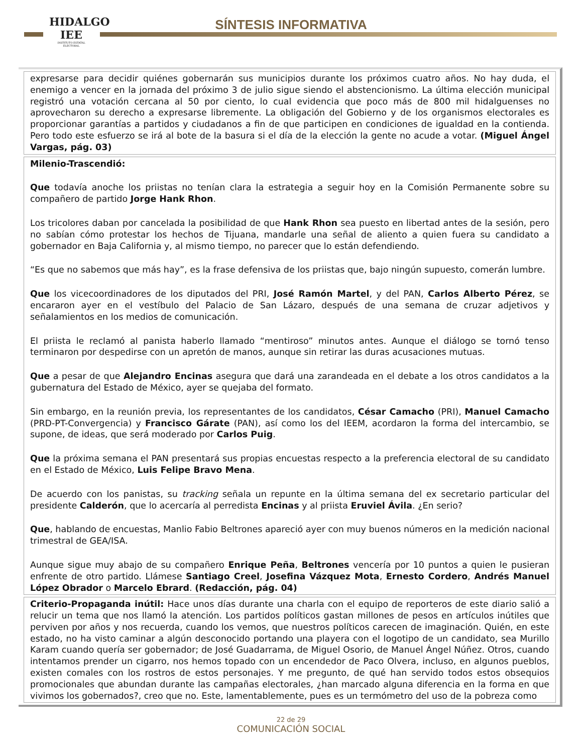HIDALGO
IEE
INSTITUTO ESTATAL ELECTORAL
SÍNTESIS INFORMATIVA
expresarse para decidir quiénes gobernarán sus municipios durante los próximos cuatro años. No hay duda, el enemigo a vencer en la jornada del próximo 3 de julio sigue siendo el abstencionismo. La última elección municipal registró una votación cercana al 50 por ciento, lo cual evidencia que poco más de 800 mil hidalguenses no aprovecharon su derecho a expresarse libremente. La obligación del Gobierno y de los organismos electorales es proporcionar garantías a partidos y ciudadanos a fin de que participen en condiciones de igualdad en la contienda. Pero todo este esfuerzo se irá al bote de la basura si el día de la elección la gente no acude a votar. (Miguel Ángel Vargas, pág. 03)
Milenio-Trascendió:
Que todavía anoche los priistas no tenían clara la estrategia a seguir hoy en la Comisión Permanente sobre su compañero de partido Jorge Hank Rhon.
Los tricolores daban por cancelada la posibilidad de que Hank Rhon sea puesto en libertad antes de la sesión, pero no sabían cómo protestar los hechos de Tijuana, mandarle una señal de aliento a quien fuera su candidato a gobernador en Baja California y, al mismo tiempo, no parecer que lo están defendiendo.
“Es que no sabemos que más hay”, es la frase defensiva de los priistas que, bajo ningún supuesto, comerán lumbre.
Que los vicecoordinadores de los diputados del PRI, José Ramón Martel, y del PAN, Carlos Alberto Pérez, se encararon ayer en el vestíbulo del Palacio de San Lázaro, después de una semana de cruzar adjetivos y señalamientos en los medios de comunicación.
El priista le reclamó al panista haberlo llamado “mentiroso” minutos antes. Aunque el diálogo se tornó tenso terminaron por despedirse con un apretón de manos, aunque sin retirar las duras acusaciones mutuas.
Que a pesar de que Alejandro Encinas asegura que dará una zarandeada en el debate a los otros candidatos a la gubernatura del Estado de México, ayer se quejaba del formato.
Sin embargo, en la reunión previa, los representantes de los candidatos, César Camacho (PRI), Manuel Camacho (PRD-PT-Convergencia) y Francisco Gárate (PAN), así como los del IEEM, acordaron la forma del intercambio, se supone, de ideas, que será moderado por Carlos Puig.
Que la próxima semana el PAN presentará sus propias encuestas respecto a la preferencia electoral de su candidato en el Estado de México, Luis Felipe Bravo Mena.
De acuerdo con los panistas, su tracking señala un repunte en la última semana del ex secretario particular del presidente Calderón, que lo acercaría al perredista Encinas y al priista Eruviel Ávila. ¿En serio?
Que, hablando de encuestas, Manlio Fabio Beltrones apareció ayer con muy buenos números en la medición nacional trimestral de GEA/ISA.
Aunque sigue muy abajo de su compañero Enrique Peña, Beltrones vencería por 10 puntos a quien le pusieran enfrente de otro partido. Llámese Santiago Creel, Josefina Vázquez Mota, Ernesto Cordero, Andrés Manuel López Obrador o Marcelo Ebrard. (Redacción, pág. 04)
Criterio-Propaganda inútil: Hace unos días durante una charla con el equipo de reporteros de este diario salió a relucir un tema que nos llamó la atención. Los partidos políticos gastan millones de pesos en artículos inútiles que perviven por años y nos recuerda, cuando los vemos, que nuestros políticos carecen de imaginación. Quién, en este estado, no ha visto caminar a algún desconocido portando una playera con el logotipo de un candidato, sea Murillo Karam cuando quería ser gobernador; de José Guadarrama, de Miguel Osorio, de Manuel Ángel Núñez. Otros, cuando intentamos prender un cigarro, nos hemos topado con un encendedor de Paco Olvera, incluso, en algunos pueblos, existen comales con los rostros de estos personajes. Y me pregunto, de qué han servido todos estos obsequios promocionales que abundan durante las campañas electorales, ¿han marcado alguna diferencia en la forma en que vivimos los gobernados?, creo que no. Este, lamentablemente, pues es un termómetro del uso de la pobreza como
22 de 29
COMUNICACIÓN SOCIAL